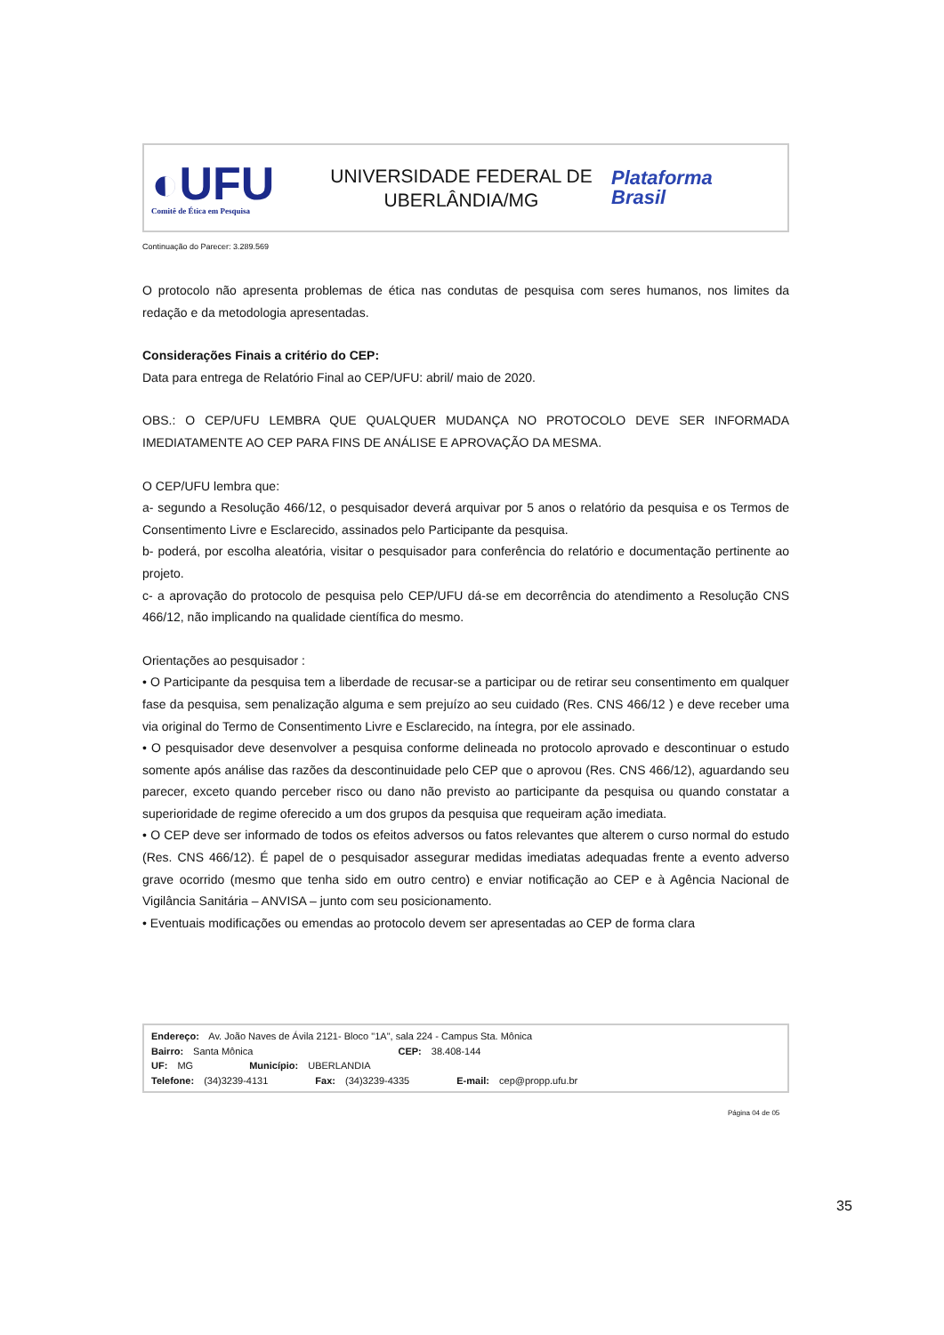◐UFU
Comitê de Ética em Pesquisa
UNIVERSIDADE FEDERAL DE
UBERLÂNDIA/MG
Plataforma
Brasil
Continuação do Parecer: 3.289.569
O protocolo não apresenta problemas de ética nas condutas de pesquisa com seres humanos, nos limites da redação e da metodologia apresentadas.
Considerações Finais a critério do CEP:
Data para entrega de Relatório Final ao CEP/UFU: abril/ maio de 2020.
OBS.: O CEP/UFU LEMBRA QUE QUALQUER MUDANÇA NO PROTOCOLO DEVE SER INFORMADA IMEDIATAMENTE AO CEP PARA FINS DE ANÁLISE E APROVAÇÃO DA MESMA.
O CEP/UFU lembra que:
a- segundo a Resolução 466/12, o pesquisador deverá arquivar por 5 anos o relatório da pesquisa e os Termos de Consentimento Livre e Esclarecido, assinados pelo Participante da pesquisa.
b- poderá, por escolha aleatória, visitar o pesquisador para conferência do relatório e documentação pertinente ao projeto.
c- a aprovação do protocolo de pesquisa pelo CEP/UFU dá-se em decorrência do atendimento a Resolução CNS 466/12, não implicando na qualidade científica do mesmo.
Orientações ao pesquisador :
• O Participante da pesquisa tem a liberdade de recusar-se a participar ou de retirar seu consentimento em qualquer fase da pesquisa, sem penalização alguma e sem prejuízo ao seu cuidado (Res. CNS 466/12 ) e deve receber uma via original do Termo de Consentimento Livre e Esclarecido, na íntegra, por ele assinado.
• O pesquisador deve desenvolver a pesquisa conforme delineada no protocolo aprovado e descontinuar o estudo somente após análise das razões da descontinuidade pelo CEP que o aprovou (Res. CNS 466/12), aguardando seu parecer, exceto quando perceber risco ou dano não previsto ao participante da pesquisa ou quando constatar a superioridade de regime oferecido a um dos grupos da pesquisa que requeiram ação imediata.
• O CEP deve ser informado de todos os efeitos adversos ou fatos relevantes que alterem o curso normal do estudo (Res. CNS 466/12). É papel de o pesquisador assegurar medidas imediatas adequadas frente a evento adverso grave ocorrido (mesmo que tenha sido em outro centro) e enviar notificação ao CEP e à Agência Nacional de Vigilância Sanitária – ANVISA – junto com seu posicionamento.
• Eventuais modificações ou emendas ao protocolo devem ser apresentadas ao CEP de forma clara
Endereço: Av. João Naves de Ávila 2121- Bloco "1A", sala 224 - Campus Sta. Mônica
Bairro: Santa Mônica CEP: 38.408-144
UF: MG Município: UBERLANDIA
Telefone: (34)3239-4131 Fax: (34)3239-4335 E-mail: cep@propp.ufu.br
Página 04 de 05
35